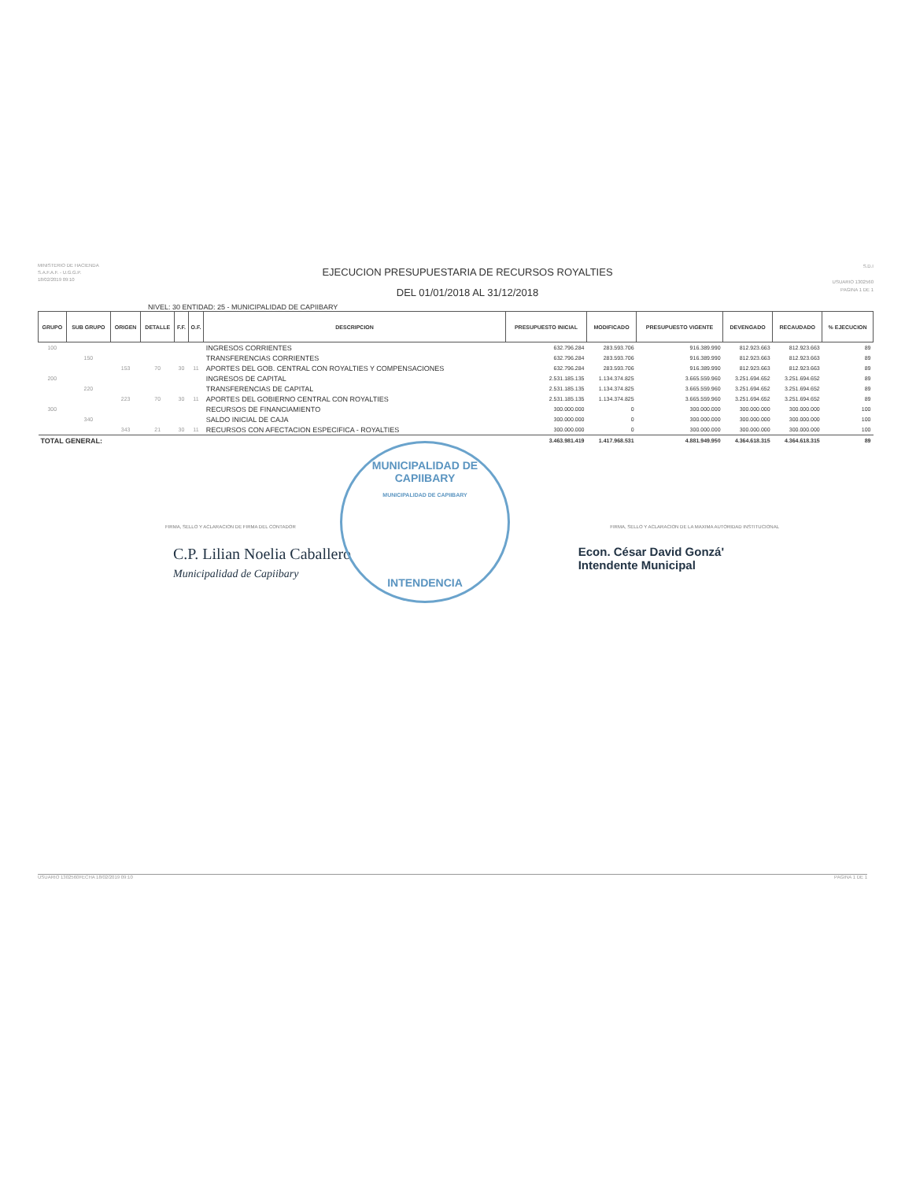MINISTERIO DE HACIENDA
S.A.F.A.F. - U.G.G.P.
18/02/2019 09:10
EJECUCION PRESUPUESTARIA DE RECURSOS ROYALTIES
DEL 01/01/2018 AL 31/12/2018
S.D.I
USUARIO 1302560
PAGINA 1 DE 1
NIVEL: 30 ENTIDAD: 25 - MUNICIPALIDAD DE CAPIIBARY
| GRUPO | SUB GRUPO | ORIGEN | DETALLE | F.F. | O.F. | DESCRIPCION | PRESUPUESTO INICIAL | MODIFICADO | PRESUPUESTO VIGENTE | DEVENGADO | RECAUDADO | % EJECUCION |
| --- | --- | --- | --- | --- | --- | --- | --- | --- | --- | --- | --- | --- |
| 100 | | | | | | INGRESOS CORRIENTES | 632.796.284 | 283.593.706 | 916.389.990 | 812.923.663 | 812.923.663 | 89 |
| | 150 | | | | | TRANSFERENCIAS CORRIENTES | 632.796.284 | 283.593.706 | 916.389.990 | 812.923.663 | 812.923.663 | 89 |
| | | 153 | 70 | 30 | 11 | APORTES DEL GOB. CENTRAL CON ROYALTIES Y COMPENSACIONES | 632.796.284 | 283.593.706 | 916.389.990 | 812.923.663 | 812.923.663 | 89 |
| 200 | | | | | | INGRESOS DE CAPITAL | 2.531.185.135 | 1.134.374.825 | 3.665.559.960 | 3.251.694.652 | 3.251.694.652 | 89 |
| | 220 | | | | | TRANSFERENCIAS DE CAPITAL | 2.531.185.135 | 1.134.374.825 | 3.665.559.960 | 3.251.694.652 | 3.251.694.652 | 89 |
| | | 223 | 70 | 30 | 11 | APORTES DEL GOBIERNO CENTRAL CON ROYALTIES | 2.531.185.135 | 1.134.374.825 | 3.665.559.960 | 3.251.694.652 | 3.251.694.652 | 89 |
| 300 | | | | | | RECURSOS DE FINANCIAMIENTO | 300.000.000 | 0 | 300.000.000 | 300.000.000 | 300.000.000 | 100 |
| | 340 | | | | | SALDO INICIAL DE CAJA | 300.000.000 | 0 | 300.000.000 | 300.000.000 | 300.000.000 | 100 |
| | | 343 | 21 | 30 | 11 | RECURSOS CON AFECTACION ESPECIFICA - ROYALTIES | 300.000.000 | 0 | 300.000.000 | 300.000.000 | 300.000.000 | 100 |
| TOTAL GENERAL: | | | | | | | 3.463.981.419 | 1.417.968.531 | 4.881.949.950 | 4.364.618.315 | 4.364.618.315 | 89 |
FIRMA, SELLO Y ACLARACION DE FIRMA DEL CONTADOR FIRMA, SELLO Y ACLARACION DE LA MAXIMA AUTORIDAD INSTITUCIONAL
C.P. Lilian Noelia Caballero
Municipalidad de Capiibary
Econ. César David Gonzá'
Intendente Municipal
MUNICIPALIDAD DE CAPIIBARY
MUNICIPALIDAD DE CAPIIBARY
INTENDENCIA
USUARIO 1302560 FECHA 18/02/2019 09:10 PAGINA 1 DE 1